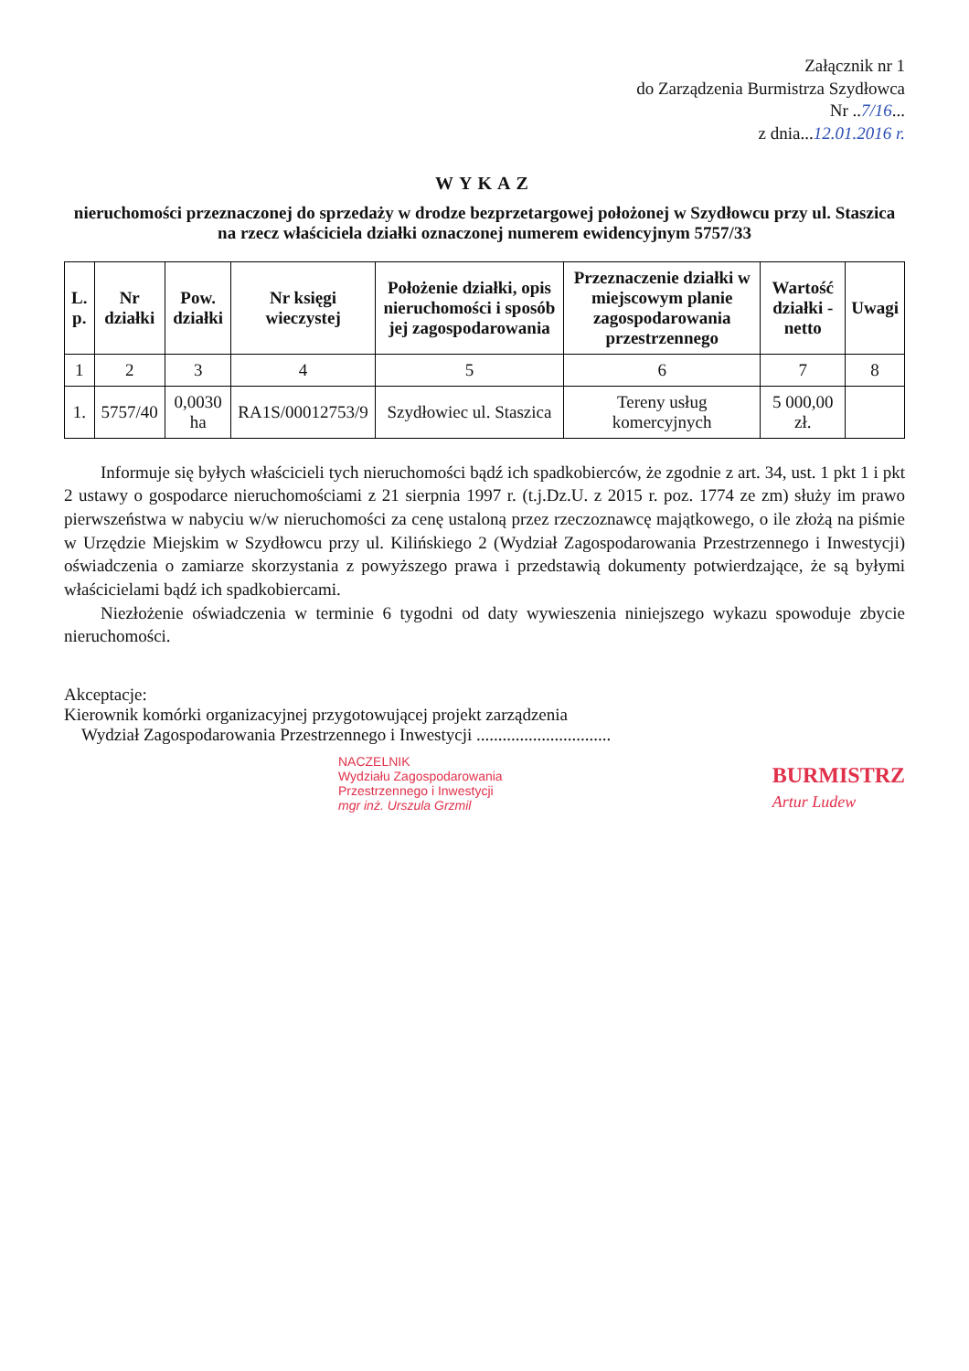Załącznik nr 1
do Zarządzenia Burmistrza Szydłowca
Nr ..7/16...
z dnia...12.01.2016 r.
WYKAZ
nieruchomości przeznaczonej do sprzedaży w drodze bezprzetargowej położonej w Szydłowcu przy ul. Staszica
na rzecz właściciela działki oznaczonej numerem ewidencyjnym 5757/33
| L. p. | Nr działki | Pow. działki | Nr księgi wieczystej | Położenie działki, opis nieruchomości i sposób jej zagospodarowania | Przeznaczenie działki w miejscowym planie zagospodarowania przestrzennego | Wartość działki - netto | Uwagi |
| --- | --- | --- | --- | --- | --- | --- | --- |
| 1 | 2 | 3 | 4 | 5 | 6 | 7 | 8 |
| 1. | 5757/40 | 0,0030 ha | RA1S/00012753/9 | Szydłowiec ul. Staszica | Tereny usług komercyjnych | 5 000,00 zł. | |
Informuje się byłych właścicieli tych nieruchomości bądź ich spadkobierców, że zgodnie z art. 34, ust. 1 pkt 1 i pkt 2 ustawy o gospodarce nieruchomościami z 21 sierpnia 1997 r. (t.j.Dz.U. z 2015 r. poz. 1774 ze zm) służy im prawo pierwszeństwa w nabyciu w/w nieruchomości za cenę ustaloną przez rzeczoznawcę majątkowego, o ile złożą na piśmie w Urzędzie Miejskim w Szydłowcu przy ul. Kilińskiego 2 (Wydział Zagospodarowania Przestrzennego i Inwestycji) oświadczenia o zamiarze skorzystania z powyższego prawa i przedstawią dokumenty potwierdzające, że są byłymi właścicielami bądź ich spadkobiercami.
Niezłożenie oświadczenia w terminie 6 tygodni od daty wywieszenia niniejszego wykazu spowoduje zbycie nieruchomości.
Akceptacje:
Kierownik komórki organizacyjnej przygotowującej projekt zarządzenia
Wydział Zagospodarowania Przestrzennego i Inwestycji ...............................
NACZELNIK
Wydziału Zagospodarowania
Przestrzennego i Inwestycji
mgr inż. Urszula Grzmil
BURMISTRZ
Artur Ludew